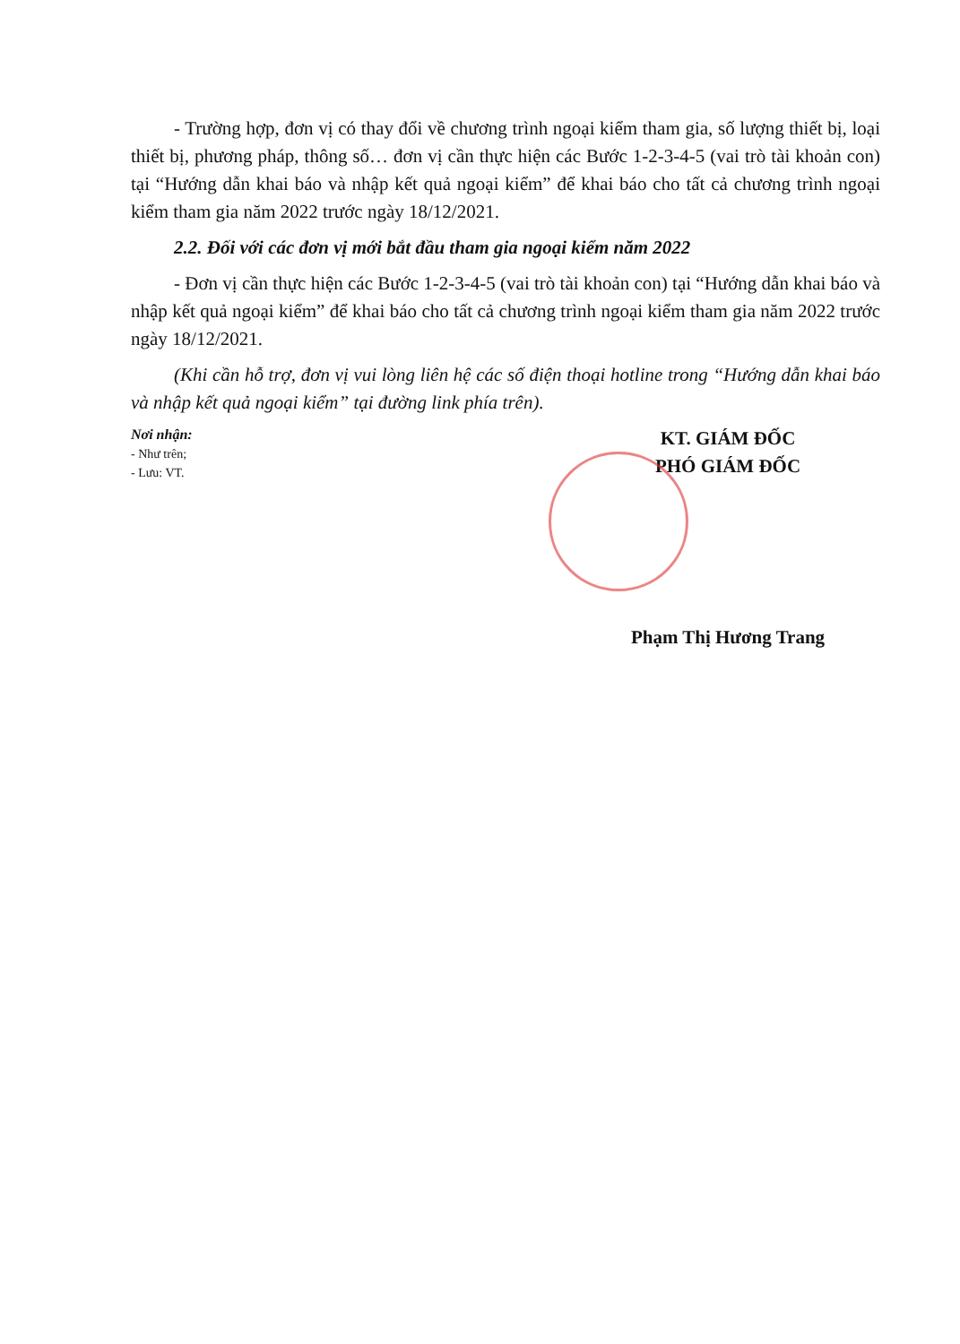- Trường hợp, đơn vị có thay đổi về chương trình ngoại kiểm tham gia, số lượng thiết bị, loại thiết bị, phương pháp, thông số… đơn vị cần thực hiện các Bước 1-2-3-4-5 (vai trò tài khoản con) tại “Hướng dẫn khai báo và nhập kết quả ngoại kiểm” để khai báo cho tất cả chương trình ngoại kiểm tham gia năm 2022 trước ngày 18/12/2021.
2.2. Đối với các đơn vị mới bắt đầu tham gia ngoại kiểm năm 2022
- Đơn vị cần thực hiện các Bước 1-2-3-4-5 (vai trò tài khoản con) tại “Hướng dẫn khai báo và nhập kết quả ngoại kiểm” để khai báo cho tất cả chương trình ngoại kiểm tham gia năm 2022 trước ngày 18/12/2021.
(Khi cần hỗ trợ, đơn vị vui lòng liên hệ các số điện thoại hotline trong “Hướng dẫn khai báo và nhập kết quả ngoại kiểm” tại đường link phía trên).
Nơi nhận:
- Như trên;
- Lưu: VT.
KT. GIÁM ĐỐC
PHÓ GIÁM ĐỐC
Phạm Thị Hương Trang